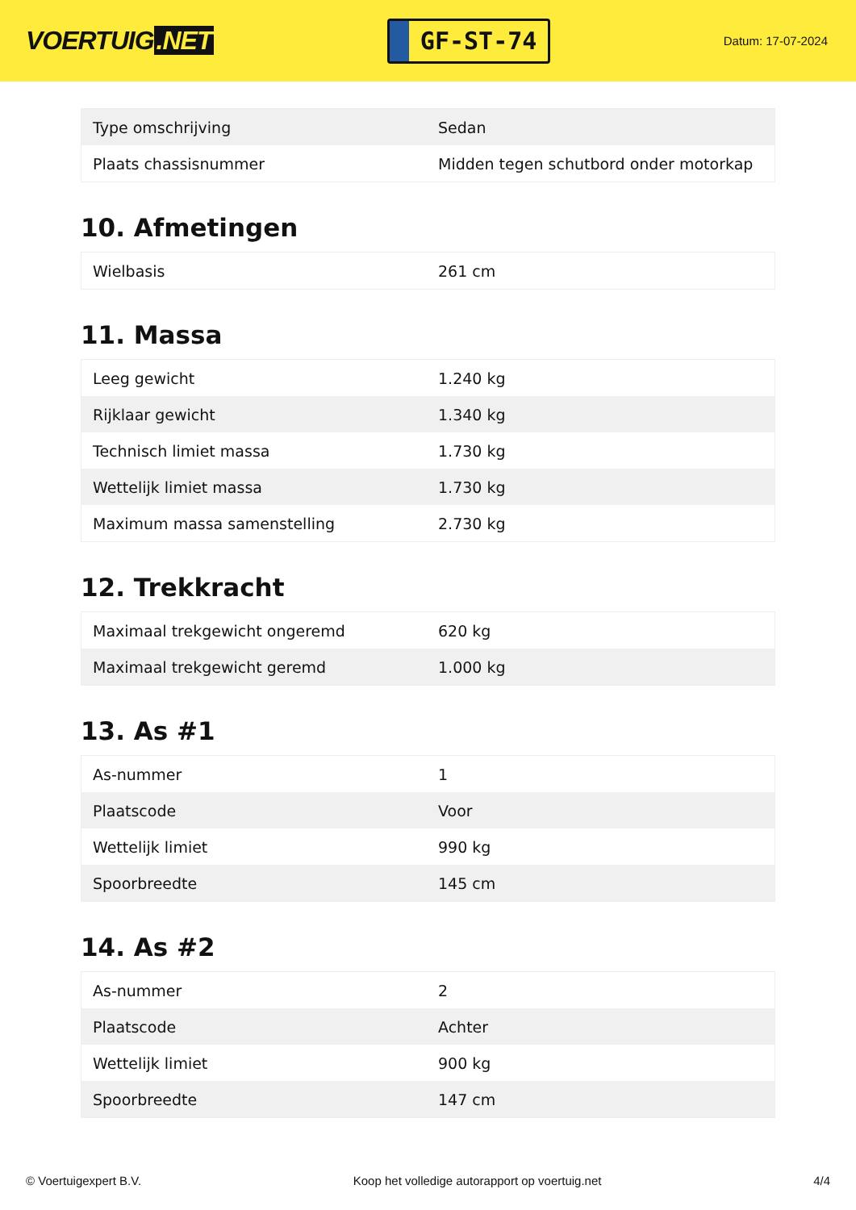VOERTUIG.NET
GF-ST-74
Datum: 17-07-2024
| Type omschrijving | Sedan |
| Plaats chassisnummer | Midden tegen schutbord onder motorkap |
10. Afmetingen
| Wielbasis | 261 cm |
11. Massa
| Leeg gewicht | 1.240 kg |
| Rijklaar gewicht | 1.340 kg |
| Technisch limiet massa | 1.730 kg |
| Wettelijk limiet massa | 1.730 kg |
| Maximum massa samenstelling | 2.730 kg |
12. Trekkracht
| Maximaal trekgewicht ongeremd | 620 kg |
| Maximaal trekgewicht geremd | 1.000 kg |
13. As #1
| As-nummer | 1 |
| Plaatscode | Voor |
| Wettelijk limiet | 990 kg |
| Spoorbreedte | 145 cm |
14. As #2
| As-nummer | 2 |
| Plaatscode | Achter |
| Wettelijk limiet | 900 kg |
| Spoorbreedte | 147 cm |
© Voertuigexpert B.V. Koop het volledige autorapport op voertuig.net 4/4